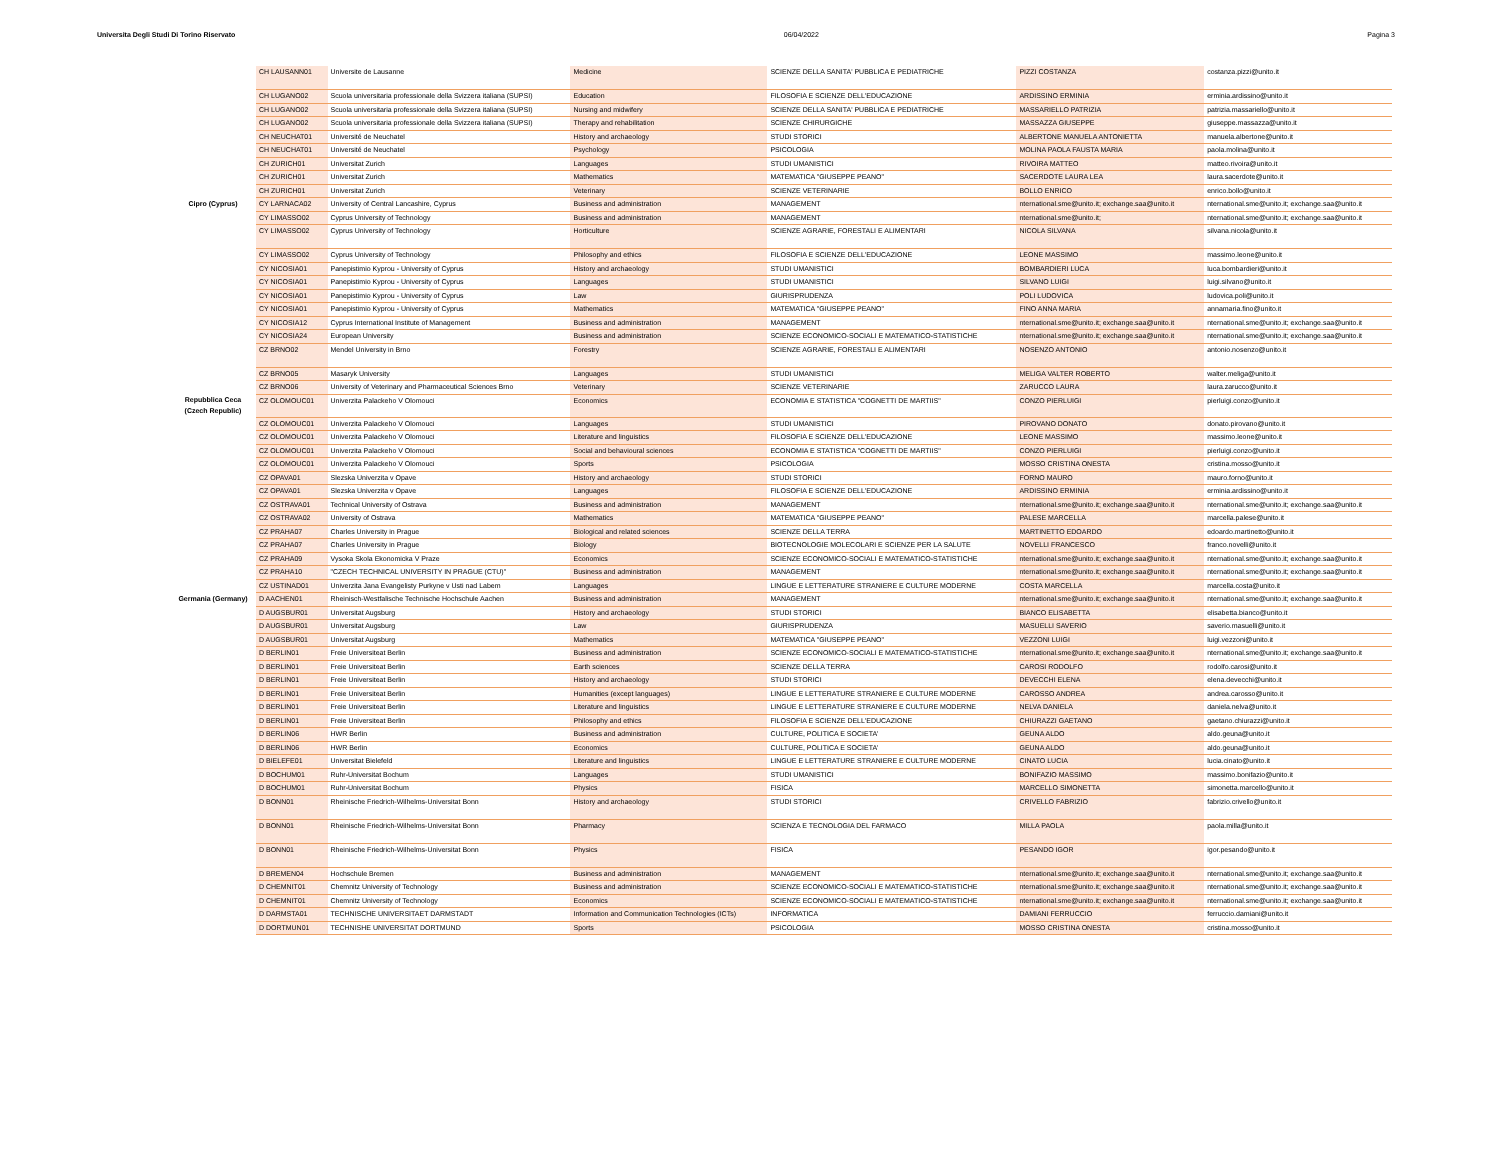Universita Degli Studi Di Torino Riservato 06/04/2022 Pagina 3
| | CH LAUSANN01 | Universite de Lausanne | Medicine | SCIENZE DELLA SANITA' PUBBLICA E PEDIATRICHE | PIZZI COSTANZA | costanza.pizzi@unito.it |
| | CH LUGANO02 | Scuola universitaria professionale della Svizzera italiana (SUPSI) | Education | FILOSOFIA E SCIENZE DELL'EDUCAZIONE | ARDISSINO ERMINIA | erminia.ardissino@unito.it |
| | CH LUGANO02 | Scuola universitaria professionale della Svizzera italiana (SUPSI) | Nursing and midwifery | SCIENZE DELLA SANITA' PUBBLICA E PEDIATRICHE | MASSARIELLO PATRIZIA | patrizia.massariello@unito.it |
| | CH LUGANO02 | Scuola universitaria professionale della Svizzera italiana (SUPSI) | Therapy and rehabilitation | SCIENZE CHIRURGICHE | MASSAZZA GIUSEPPE | giuseppe.massazza@unito.it |
| | CH NEUCHAT01 | Université de Neuchatel | History and archaeology | STUDI STORICI | ALBERTONE MANUELA ANTONIETTA | manuela.albertone@unito.it |
| | CH NEUCHAT01 | Université de Neuchatel | Psychology | PSICOLOGIA | MOLINA PAOLA FAUSTA MARIA | paola.molina@unito.it |
| | CH ZURICH01 | Universitat Zurich | Languages | STUDI UMANISTICI | RIVOIRA MATTEO | matteo.rivoira@unito.it |
| | CH ZURICH01 | Universitat Zurich | Mathematics | MATEMATICA "GIUSEPPE PEANO" | SACERDOTE LAURA LEA | laura.sacerdote@unito.it |
| | CH ZURICH01 | Universitat Zurich | Veterinary | SCIENZE VETERINARIE | BOLLO ENRICO | enrico.bollo@unito.it |
| Cipro (Cyprus) | CY LARNACA02 | University of Central Lancashire, Cyprus | Business and administration | MANAGEMENT | nternational.sme@unito.it; exchange.saa@unito.it | nternational.sme@unito.it; exchange.saa@unito.it |
| | CY LIMASSO02 | Cyprus University of Technology | Business and administration | MANAGEMENT | nternational.sme@unito.it; | nternational.sme@unito.it; exchange.saa@unito.it |
| | CY LIMASSO02 | Cyprus University of Technology | Horticulture | SCIENZE AGRARIE, FORESTALI E ALIMENTARI | NICOLA SILVANA | silvana.nicola@unito.it |
| | CY LIMASSO02 | Cyprus University of Technology | Philosophy and ethics | FILOSOFIA E SCIENZE DELL'EDUCAZIONE | LEONE MASSIMO | massimo.leone@unito.it |
| | CY NICOSIA01 | Panepistimio Kyprou - University of Cyprus | History and archaeology | STUDI UMANISTICI | BOMBARDIERI LUCA | luca.bombardieri@unito.it |
| | CY NICOSIA01 | Panepistimio Kyprou - University of Cyprus | Languages | STUDI UMANISTICI | SILVANO LUIGI | luigi.silvano@unito.it |
| | CY NICOSIA01 | Panepistimio Kyprou - University of Cyprus | Law | GIURISPRUDENZA | POLI LUDOVICA | ludovica.poli@unito.it |
| | CY NICOSIA01 | Panepistimio Kyprou - University of Cyprus | Mathematics | MATEMATICA "GIUSEPPE PEANO" | FINO ANNA MARIA | annamaria.fino@unito.it |
| | CY NICOSIA12 | Cyprus International Institute of Management | Business and administration | MANAGEMENT | nternational.sme@unito.it; exchange.saa@unito.it | nternational.sme@unito.it; exchange.saa@unito.it |
| | CY NICOSIA24 | European University | Business and administration | SCIENZE ECONOMICO-SOCIALI E MATEMATICO-STATISTICHE | nternational.sme@unito.it; exchange.saa@unito.it | nternational.sme@unito.it; exchange.saa@unito.it |
| | CZ BRNO02 | Mendel University in Brno | Forestry | SCIENZE AGRARIE, FORESTALI E ALIMENTARI | NOSENZO ANTONIO | antonio.nosenzo@unito.it |
| | CZ BRNO05 | Masaryk University | Languages | STUDI UMANISTICI | MELIGA VALTER ROBERTO | walter.meliga@unito.it |
| | CZ BRNO06 | University of Veterinary and Pharmaceutical Sciences Brno | Veterinary | SCIENZE VETERINARIE | ZARUCCO LAURA | laura.zarucco@unito.it |
| Repubblica Ceca (Czech Republic) | CZ OLOMOUC01 | Univerzita Palackeho V Olomouci | Economics | ECONOMIA E STATISTICA "COGNETTI DE MARTIIS" | CONZO PIERLUIGI | pierluigi.conzo@unito.it |
| | CZ OLOMOUC01 | Univerzita Palackeho V Olomouci | Languages | STUDI UMANISTICI | PIROVANO DONATO | donato.pirovano@unito.it |
| | CZ OLOMOUC01 | Univerzita Palackeho V Olomouci | Literature and linguistics | FILOSOFIA E SCIENZE DELL'EDUCAZIONE | LEONE MASSIMO | massimo.leone@unito.it |
| | CZ OLOMOUC01 | Univerzita Palackeho V Olomouci | Social and behavioural sciences | ECONOMIA E STATISTICA "COGNETTI DE MARTIIS" | CONZO PIERLUIGI | pierluigi.conzo@unito.it |
| | CZ OLOMOUC01 | Univerzita Palackeho V Olomouci | Sports | PSICOLOGIA | MOSSO CRISTINA ONESTA | cristina.mosso@unito.it |
| | CZ OPAVA01 | Slezska Univerzita v Opave | History and archaeology | STUDI STORICI | FORNO MAURO | mauro.forno@unito.it |
| | CZ OPAVA01 | Slezska Univerzita v Opave | Languages | FILOSOFIA E SCIENZE DELL'EDUCAZIONE | ARDISSINO ERMINIA | erminia.ardissino@unito.it |
| | CZ OSTRAVA01 | Technical University of Ostrava | Business and administration | MANAGEMENT | nternational.sme@unito.it; exchange.saa@unito.it | nternational.sme@unito.it; exchange.saa@unito.it |
| | CZ OSTRAVA02 | University of Ostrava | Mathematics | MATEMATICA "GIUSEPPE PEANO" | PALESE MARCELLA | marcella.palese@unito.it |
| | CZ PRAHA07 | Charles University in Prague | Biological and related sciences | SCIENZE DELLA TERRA | MARTINETTO EDOARDO | edoardo.martinetto@unito.it |
| | CZ PRAHA07 | Charles University in Prague | Biology | BIOTECNOLOGIE MOLECOLARI E SCIENZE PER LA SALUTE | NOVELLI FRANCESCO | franco.novelli@unito.it |
| | CZ PRAHA09 | Vysoka Skola Ekonomicka V Praze | Economics | SCIENZE ECONOMICO-SOCIALI E MATEMATICO-STATISTICHE | nternational.sme@unito.it; exchange.saa@unito.it | nternational.sme@unito.it; exchange.saa@unito.it |
| | CZ PRAHA10 | "CZECH TECHNICAL UNIVERSITY IN PRAGUE (CTU)" | Business and administration | MANAGEMENT | nternational.sme@unito.it; exchange.saa@unito.it | nternational.sme@unito.it; exchange.saa@unito.it |
| | CZ USTINAD01 | Univerzita Jana Evangelisty Purkyne v Usti nad Labem | Languages | LINGUE E LETTERATURE STRANIERE E CULTURE MODERNE | COSTA MARCELLA | marcella.costa@unito.it |
| Germania (Germany) | D AACHEN01 | Rheinisch-Westfalische Technische Hochschule Aachen | Business and administration | MANAGEMENT | nternational.sme@unito.it; exchange.saa@unito.it | nternational.sme@unito.it; exchange.saa@unito.it |
| | D AUGSBUR01 | Universitat Augsburg | History and archaeology | STUDI STORICI | BIANCO ELISABETTA | elisabetta.bianco@unito.it |
| | D AUGSBUR01 | Universitat Augsburg | Law | GIURISPRUDENZA | MASUELLI SAVERIO | saverio.masuelli@unito.it |
| | D AUGSBUR01 | Universitat Augsburg | Mathematics | MATEMATICA "GIUSEPPE PEANO" | VEZZONI LUIGI | luigi.vezzoni@unito.it |
| | D BERLIN01 | Freie Universiteat Berlin | Business and administration | SCIENZE ECONOMICO-SOCIALI E MATEMATICO-STATISTICHE | nternational.sme@unito.it; exchange.saa@unito.it | nternational.sme@unito.it; exchange.saa@unito.it |
| | D BERLIN01 | Freie Universiteat Berlin | Earth sciences | SCIENZE DELLA TERRA | CAROSI RODOLFO | rodolfo.carosi@unito.it |
| | D BERLIN01 | Freie Universiteat Berlin | History and archaeology | STUDI STORICI | DEVECCHI ELENA | elena.devecchi@unito.it |
| | D BERLIN01 | Freie Universiteat Berlin | Humanities (except languages) | LINGUE E LETTERATURE STRANIERE E CULTURE MODERNE | CAROSSO ANDREA | andrea.carosso@unito.it |
| | D BERLIN01 | Freie Universiteat Berlin | Literature and linguistics | LINGUE E LETTERATURE STRANIERE E CULTURE MODERNE | NELVA DANIELA | daniela.nelva@unito.it |
| | D BERLIN01 | Freie Universiteat Berlin | Philosophy and ethics | FILOSOFIA E SCIENZE DELL'EDUCAZIONE | CHIURAZZI GAETANO | gaetano.chiurazzi@unito.it |
| | D BERLIN06 | HWR Berlin | Business and administration | CULTURE, POLITICA E SOCIETA' | GEUNA ALDO | aldo.geuna@unito.it |
| | D BERLIN06 | HWR Berlin | Economics | CULTURE, POLITICA E SOCIETA' | GEUNA ALDO | aldo.geuna@unito.it |
| | D BIELEFE01 | Universitat Bielefeld | Literature and linguistics | LINGUE E LETTERATURE STRANIERE E CULTURE MODERNE | CINATO LUCIA | lucia.cinato@unito.it |
| | D BOCHUM01 | Ruhr-Universitat Bochum | Languages | STUDI UMANISTICI | BONIFAZIO MASSIMO | massimo.bonifazio@unito.it |
| | D BOCHUM01 | Ruhr-Universitat Bochum | Physics | FISICA | MARCELLO SIMONETTA | simonetta.marcello@unito.it |
| | D BONN01 | Rheinische Friedrich-Wilhelms-Universitat Bonn | History and archaeology | STUDI STORICI | CRIVELLO FABRIZIO | fabrizio.crivello@unito.it |
| | D BONN01 | Rheinische Friedrich-Wilhelms-Universitat Bonn | Pharmacy | SCIENZA E TECNOLOGIA DEL FARMACO | MILLA PAOLA | paola.milla@unito.it |
| | D BONN01 | Rheinische Friedrich-Wilhelms-Universitat Bonn | Physics | FISICA | PESANDO IGOR | igor.pesando@unito.it |
| | D BREMEN04 | Hochschule Bremen | Business and administration | MANAGEMENT | nternational.sme@unito.it; exchange.saa@unito.it | nternational.sme@unito.it; exchange.saa@unito.it |
| | D CHEMNIT01 | Chemnitz University of Technology | Business and administration | SCIENZE ECONOMICO-SOCIALI E MATEMATICO-STATISTICHE | nternational.sme@unito.it; exchange.saa@unito.it | nternational.sme@unito.it; exchange.saa@unito.it |
| | D CHEMNIT01 | Chemnitz University of Technology | Economics | SCIENZE ECONOMICO-SOCIALI E MATEMATICO-STATISTICHE | nternational.sme@unito.it; exchange.saa@unito.it | nternational.sme@unito.it; exchange.saa@unito.it |
| | D DARMSTA01 | TECHNISCHE UNIVERSITAET DARMSTADT | Information and Communication Technologies (ICTs) | INFORMATICA | DAMIANI FERRUCCIO | ferruccio.damiani@unito.it |
| | D DORTMUN01 | TECHNISHE UNIVERSITAT DORTMUND | Sports | PSICOLOGIA | MOSSO CRISTINA ONESTA | cristina.mosso@unito.it |